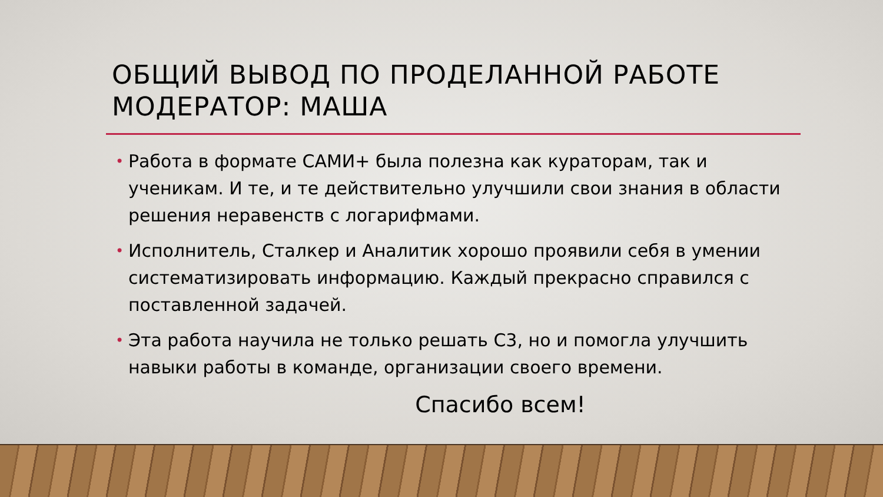ОБЩИЙ ВЫВОД ПО ПРОДЕЛАННОЙ РАБОТЕ МОДЕРАТОР: МАША
• Работа в формате САМИ+ была полезна как кураторам, так и ученикам. И те, и те действительно улучшили свои знания в области решения неравенств с логарифмами.
• Исполнитель, Сталкер и Аналитик хорошо проявили себя в умении систематизировать информацию. Каждый прекрасно справился с поставленной задачей.
• Эта работа научила не только решать С3, но и помогла улучшить навыки работы в команде, организации своего времени.
Спасибо всем!